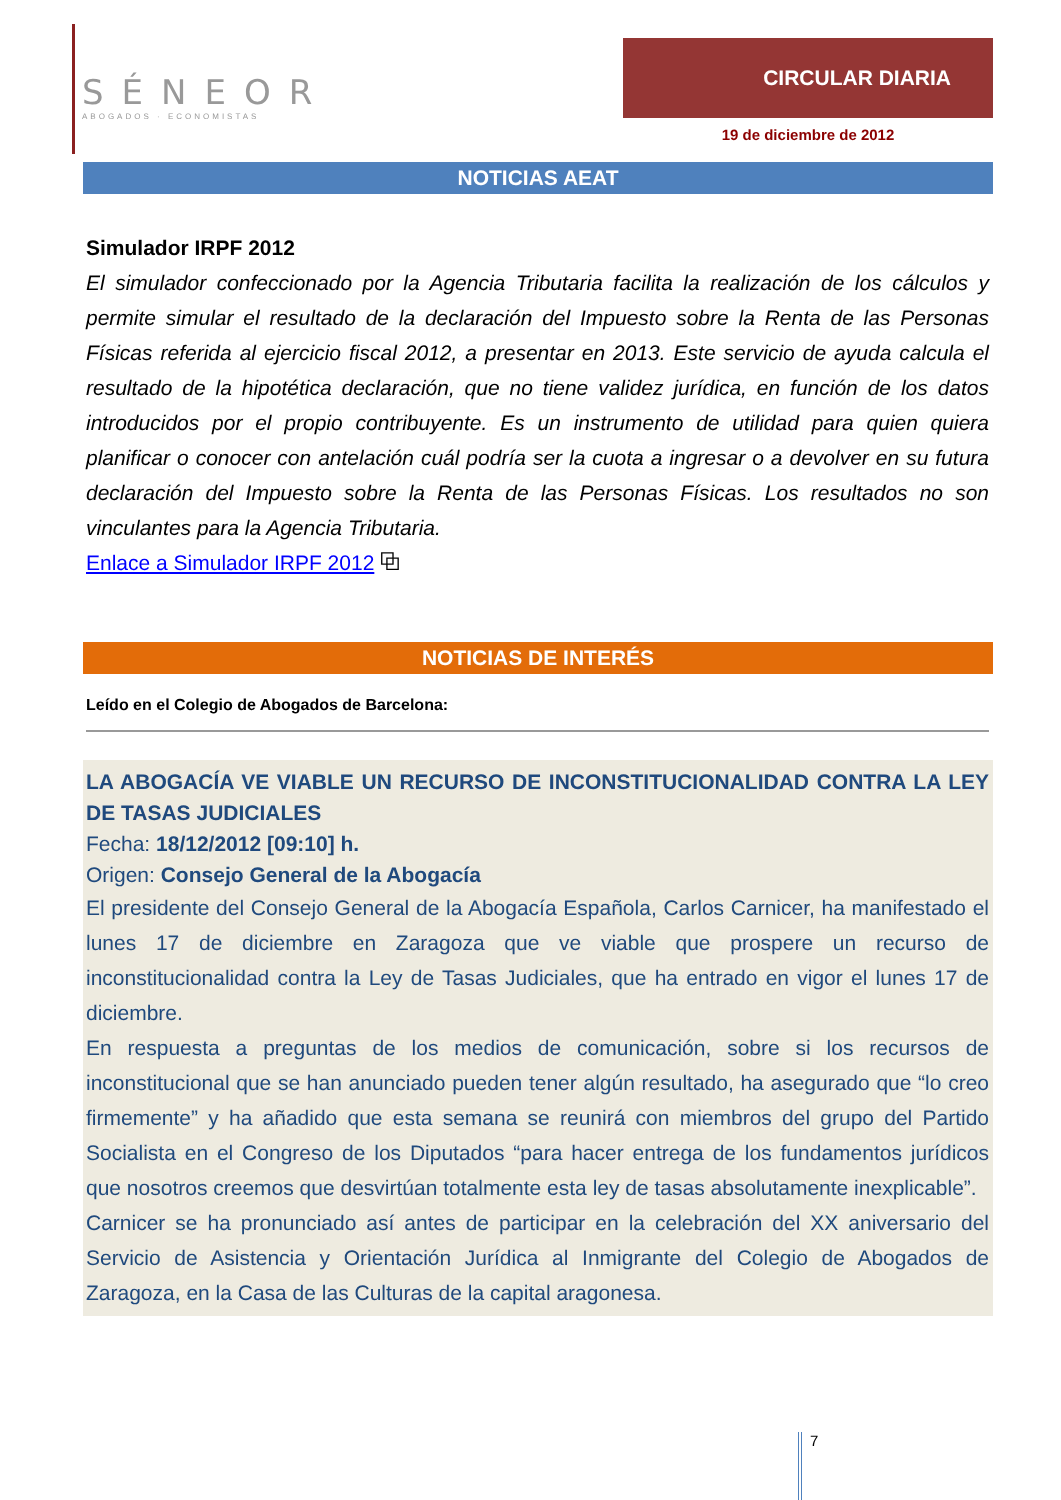SÉNEOR
ABOGADOS · ECONOMISTAS
CIRCULAR DIARIA
19 de diciembre de 2012
NOTICIAS AEAT
Simulador IRPF 2012
El simulador confeccionado por la Agencia Tributaria facilita la realización de los cálculos y permite simular el resultado de la declaración del Impuesto sobre la Renta de las Personas Físicas referida al ejercicio fiscal 2012, a presentar en 2013. Este servicio de ayuda calcula el resultado de la hipotética declaración, que no tiene validez jurídica, en función de los datos introducidos por el propio contribuyente. Es un instrumento de utilidad para quien quiera planificar o conocer con antelación cuál podría ser la cuota a ingresar o a devolver en su futura declaración del Impuesto sobre la Renta de las Personas Físicas. Los resultados no son vinculantes para la Agencia Tributaria.
Enlace a Simulador IRPF 2012 ⧉
NOTICIAS DE INTERÉS
Leído en el Colegio de Abogados de Barcelona:
LA ABOGACÍA VE VIABLE UN RECURSO DE INCONSTITUCIONALIDAD CONTRA LA LEY DE TASAS JUDICIALES
Fecha: 18/12/2012 [09:10] h.
Origen: Consejo General de la Abogacía
El presidente del Consejo General de la Abogacía Española, Carlos Carnicer, ha manifestado el lunes 17 de diciembre en Zaragoza que ve viable que prospere un recurso de inconstitucionalidad contra la Ley de Tasas Judiciales, que ha entrado en vigor el lunes 17 de diciembre.
En respuesta a preguntas de los medios de comunicación, sobre si los recursos de inconstitucional que se han anunciado pueden tener algún resultado, ha asegurado que “lo creo firmemente” y ha añadido que esta semana se reunirá con miembros del grupo del Partido Socialista en el Congreso de los Diputados “para hacer entrega de los fundamentos jurídicos que nosotros creemos que desvirtúan totalmente esta ley de tasas absolutamente inexplicable”.
Carnicer se ha pronunciado así antes de participar en la celebración del XX aniversario del Servicio de Asistencia y Orientación Jurídica al Inmigrante del Colegio de Abogados de Zaragoza, en la Casa de las Culturas de la capital aragonesa.
7